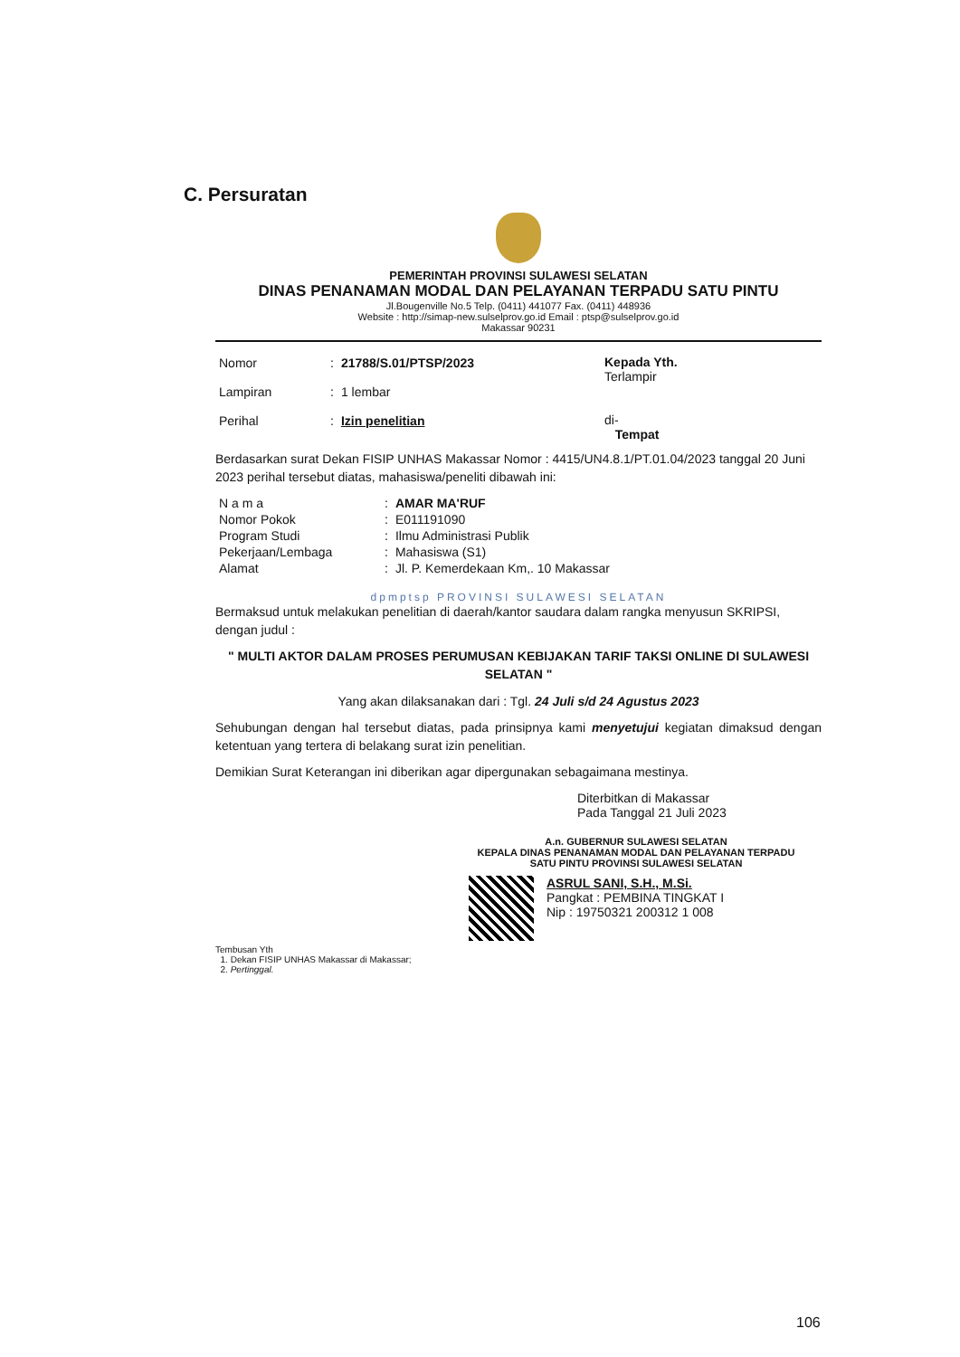C. Persuratan
PEMERINTAH PROVINSI SULAWESI SELATAN
DINAS PENANAMAN MODAL DAN PELAYANAN TERPADU SATU PINTU
Jl.Bougenville No.5 Telp. (0411) 441077 Fax. (0411) 448936
Website : http://simap-new.sulselprov.go.id Email : ptsp@sulselprov.go.id
Makassar 90231
| Nomor | : | 21788/S.01/PTSP/2023 |
| Lampiran | : | 1 lembar |
| Perihal | : | Izin penelitian |
Kepada Yth.
Terlampir
di-
Tempat
Berdasarkan surat Dekan FISIP UNHAS Makassar Nomor : 4415/UN4.8.1/PT.01.04/2023 tanggal 20 Juni 2023 perihal tersebut diatas, mahasiswa/peneliti dibawah ini:
| N a m a | : | AMAR MA'RUF |
| Nomor Pokok | : | E011191090 |
| Program Studi | : | Ilmu Administrasi Publik |
| Pekerjaan/Lembaga | : | Mahasiswa (S1) |
| Alamat | : | Jl. P. Kemerdekaan Km,. 10 Makassar |
dpmptsp PROVINSI SULAWESI SELATAN
Bermaksud untuk melakukan penelitian di daerah/kantor saudara dalam rangka menyusun SKRIPSI, dengan judul :
" MULTI AKTOR DALAM PROSES PERUMUSAN KEBIJAKAN TARIF TAKSI ONLINE DI SULAWESI SELATAN "
Yang akan dilaksanakan dari : Tgl. 24 Juli s/d 24 Agustus 2023
Sehubungan dengan hal tersebut diatas, pada prinsipnya kami menyetujui kegiatan dimaksud dengan ketentuan yang tertera di belakang surat izin penelitian.
Demikian Surat Keterangan ini diberikan agar dipergunakan sebagaimana mestinya.
Diterbitkan di Makassar
Pada Tanggal 21 Juli 2023
A.n. GUBERNUR SULAWESI SELATAN
KEPALA DINAS PENANAMAN MODAL DAN PELAYANAN TERPADU
SATU PINTU PROVINSI SULAWESI SELATAN
ASRUL SANI, S.H., M.Si.
Pangkat : PEMBINA TINGKAT I
Nip : 19750321 200312 1 008
Tembusan Yth
1. Dekan FISIP UNHAS Makassar di Makassar;
2. Pertinggal.
106